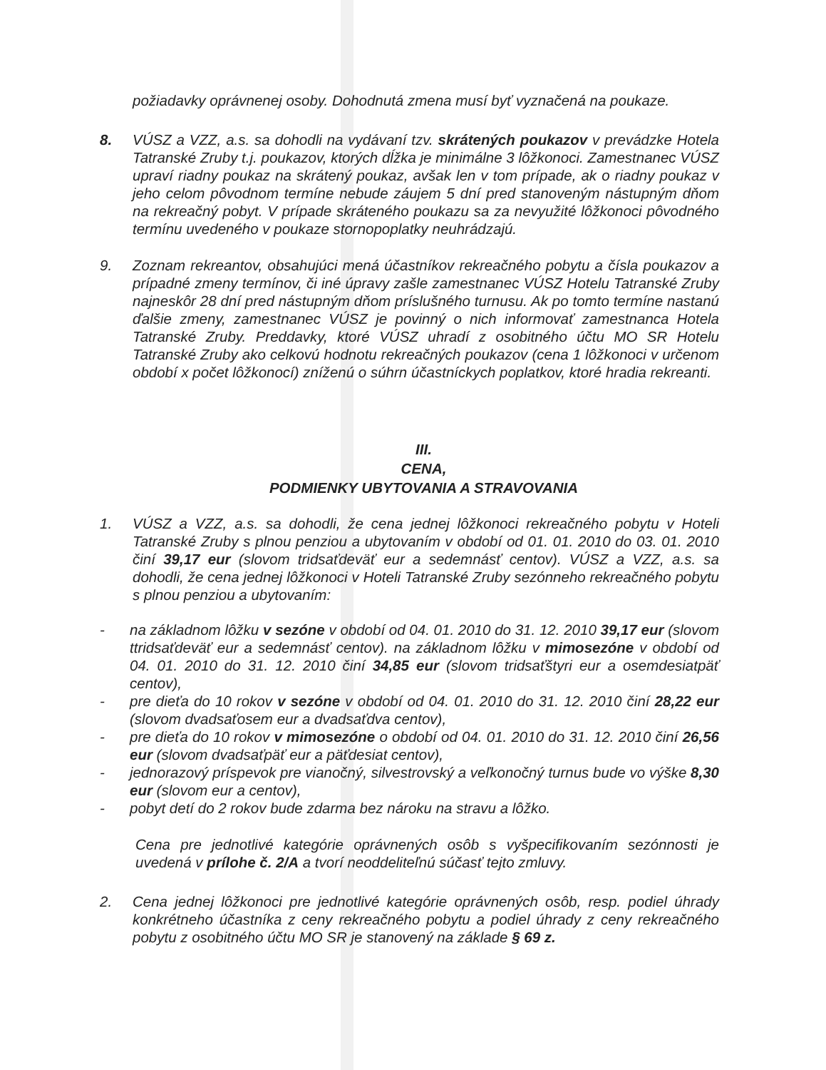požiadavky oprávnenej osoby. Dohodnutá zmena musí byť vyznačená na poukaze.
8. VÚSZ a VZZ, a.s. sa dohodli na vydávaní tzv. skrátených poukazov v prevádzke Hotela Tatranské Zruby t.j. poukazov, ktorých dĺžka je minimálne 3 lôžkonoci. Zamestnanec VÚSZ upraví riadny poukaz na skrátený poukaz, avšak len v tom prípade, ak o riadny poukaz v jeho celom pôvodnom termíne nebude záujem 5 dní pred stanoveným nástupným dňom na rekreačný pobyt. V prípade skráteného poukazu sa za nevyužité lôžkonoci pôvodného termínu uvedeného v poukaze stornopoplatky neuhrádzajú.
9. Zoznam rekreantov, obsahujúci mená účastníkov rekreačného pobytu a čísla poukazov a prípadné zmeny termínov, či iné úpravy zašle zamestnanec VÚSZ Hotelu Tatranské Zruby najneskôr 28 dní pred nástupným dňom príslušného turnusu. Ak po tomto termíne nastanú ďalšie zmeny, zamestnanec VÚSZ je povinný o nich informovať zamestnanca Hotela Tatranské Zruby. Preddavky, ktoré VÚSZ uhradí z osobitného účtu MO SR Hotelu Tatranské Zruby ako celkovú hodnotu rekreačných poukazov (cena 1 lôžkonoci v určenom období x počet lôžkonocí) zníženú o súhrn účastníckych poplatkov, ktoré hradia rekreanti.
III.
CENA,
PODMIENKY UBYTOVANIA A STRAVOVANIA
1. VÚSZ a VZZ, a.s. sa dohodli, že cena jednej lôžkonoci rekreačného pobytu v Hoteli Tatranské Zruby s plnou penziou a ubytovaním v období od 01. 01. 2010 do 03. 01. 2010 činí 39,17 eur (slovom tridsaťdeväť eur a sedemnásť centov). VÚSZ a VZZ, a.s. sa dohodli, že cena jednej lôžkonoci v Hoteli Tatranské Zruby sezónneho rekreačného pobytu s plnou penziou a ubytovaním:
- na základnom lôžku v sezóne v období od 04. 01. 2010 do 31. 12. 2010 39,17 eur (slovom ttridsaťdeväť eur a sedemnásť centov). na základnom lôžku v mimosezóne v období od 04. 01. 2010 do 31. 12. 2010 činí 34,85 eur (slovom tridsaťštyri eur a osemdesiatpäť centov),
- pre dieťa do 10 rokov v sezóne v období od 04. 01. 2010 do 31. 12. 2010 činí 28,22 eur (slovom dvadsaťosem eur a dvadsaťdva centov),
- pre dieťa do 10 rokov v mimosezóne o období od 04. 01. 2010 do 31. 12. 2010 činí 26,56 eur (slovom dvadsaťpäť eur a päťdesiat centov),
- jednorazový príspevok pre vianočný, silvestrovský a veľkonočný turnus bude vo výške 8,30 eur (slovom eur a centov),
- pobyt detí do 2 rokov bude zdarma bez nároku na stravu a lôžko.
Cena pre jednotlivé kategórie oprávnených osôb s vyšpecifikovaním sezónnosti je uvedená v prílohe č. 2/A a tvorí neoddeliteľnú súčasť tejto zmluvy.
2. Cena jednej lôžkonoci pre jednotlivé kategórie oprávnených osôb, resp. podiel úhrady konkrétneho účastníka z ceny rekreačného pobytu a podiel úhrady z ceny rekreačného pobytu z osobitného účtu MO SR je stanovený na základe § 69 z.